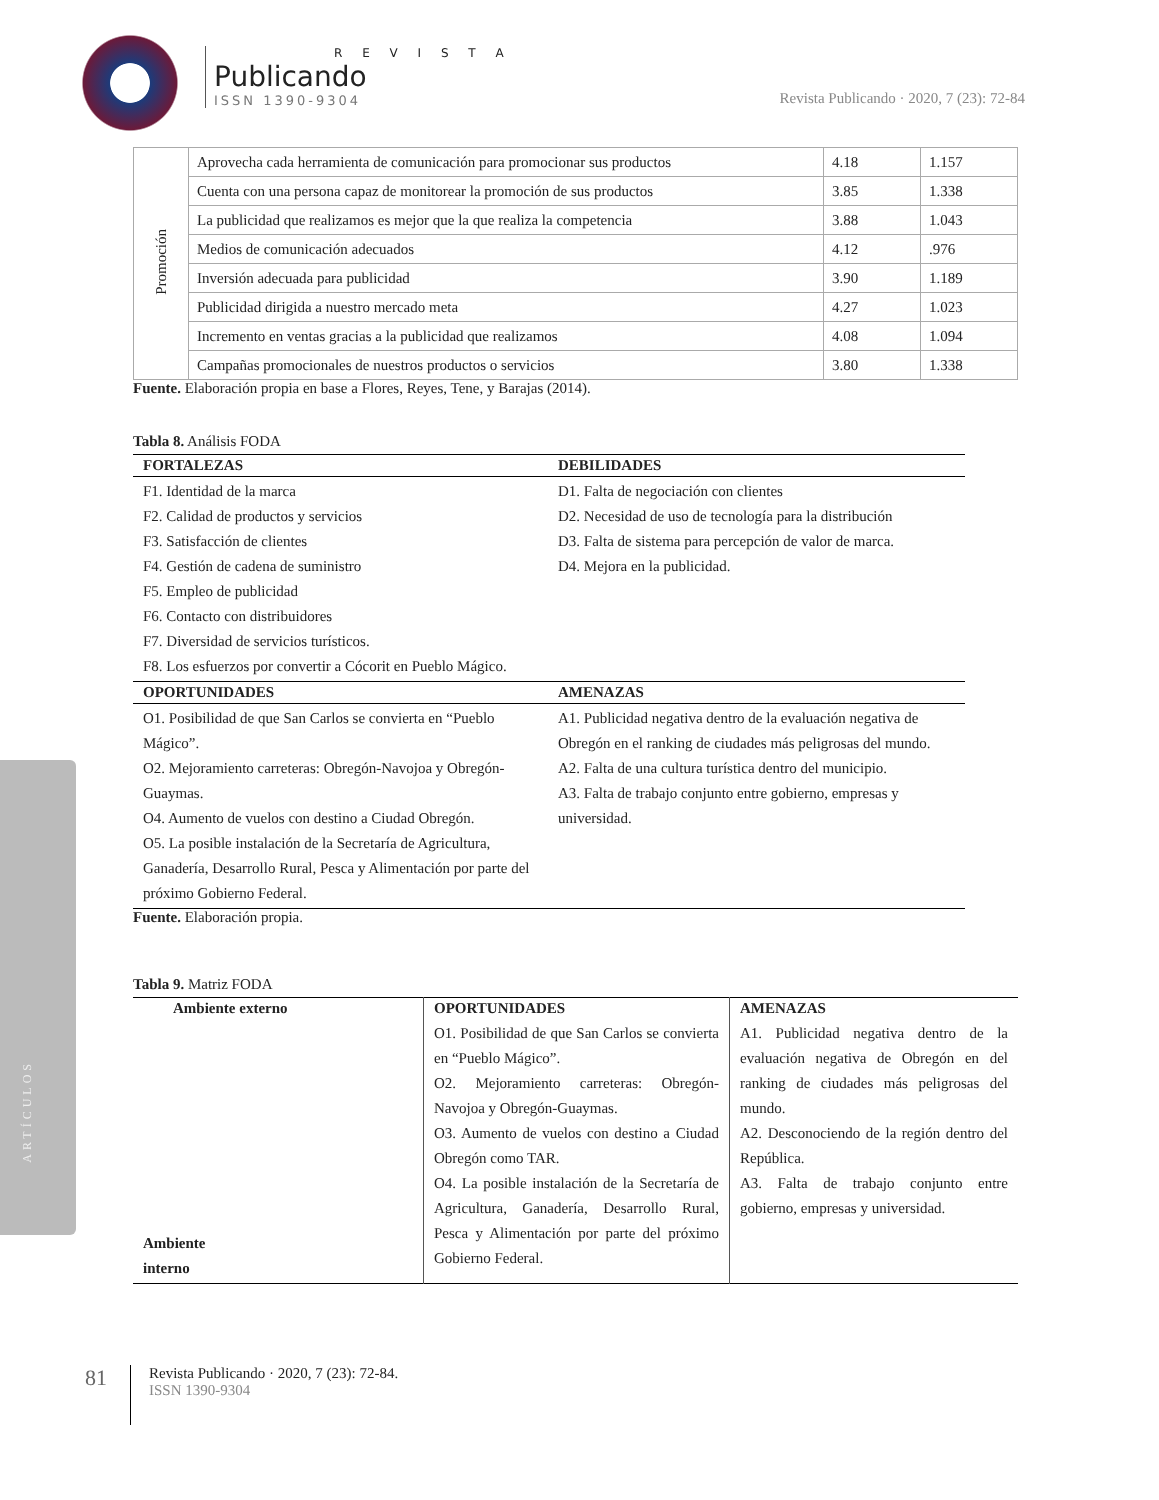R E V I S T A
Publicando
ISSN 1390-9304
Revista Publicando · 2020, 7 (23): 72-84
ARTÍCULOS
| Promoción | Aprovecha cada herramienta de comunicación para promocionar sus productos | 4.18 | 1.157 |
| | Cuenta con una persona capaz de monitorear la promoción de sus productos | 3.85 | 1.338 |
| | La publicidad que realizamos es mejor que la que realiza la competencia | 3.88 | 1.043 |
| | Medios de comunicación adecuados | 4.12 | .976 |
| | Inversión adecuada para publicidad | 3.90 | 1.189 |
| | Publicidad dirigida a nuestro mercado meta | 4.27 | 1.023 |
| | Incremento en ventas gracias a la publicidad que realizamos | 4.08 | 1.094 |
| | Campañas promocionales de nuestros productos o servicios | 3.80 | 1.338 |
Fuente. Elaboración propia en base a Flores, Reyes, Tene, y Barajas (2014).
Tabla 8. Análisis FODA
| FORTALEZAS | DEBILIDADES |
| --- | --- |
| F1. Identidad de la marca F2. Calidad de productos y servicios F3. Satisfacción de clientes F4. Gestión de cadena de suministro F5. Empleo de publicidad F6. Contacto con distribuidores F7. Diversidad de servicios turísticos. F8. Los esfuerzos por convertir a Cócorit en Pueblo Mágico. | D1. Falta de negociación con clientes D2. Necesidad de uso de tecnología para la distribución D3. Falta de sistema para percepción de valor de marca. D4. Mejora en la publicidad. |
| OPORTUNIDADES | AMENAZAS |
| O1. Posibilidad de que San Carlos se convierta en “Pueblo Mágico”. O2. Mejoramiento carreteras: Obregón-Navojoa y Obregón-Guaymas. O4. Aumento de vuelos con destino a Ciudad Obregón. O5. La posible instalación de la Secretaría de Agricultura, Ganadería, Desarrollo Rural, Pesca y Alimentación por parte del próximo Gobierno Federal. | A1. Publicidad negativa dentro de la evaluación negativa de Obregón en el ranking de ciudades más peligrosas del mundo. A2. Falta de una cultura turística dentro del municipio. A3. Falta de trabajo conjunto entre gobierno, empresas y universidad. |
Fuente. Elaboración propia.
Tabla 9. Matriz FODA
| Ambiente externo | OPORTUNIDADES | AMENAZAS |
| --- | --- | --- |
| Ambiente interno | O1. Posibilidad de que San Carlos se convierta en “Pueblo Mágico”. O2. Mejoramiento carreteras: Obregón-Navojoa y Obregón-Guaymas. O3. Aumento de vuelos con destino a Ciudad Obregón como TAR. O4. La posible instalación de la Secretaría de Agricultura, Ganadería, Desarrollo Rural, Pesca y Alimentación por parte del próximo Gobierno Federal. | A1. Publicidad negativa dentro de la evaluación negativa de Obregón en del ranking de ciudades más peligrosas del mundo. A2. Desconociendo de la región dentro del República. A3. Falta de trabajo conjunto entre gobierno, empresas y universidad. |
81 Revista Publicando · 2020, 7 (23): 72-84.
ISSN 1390-9304